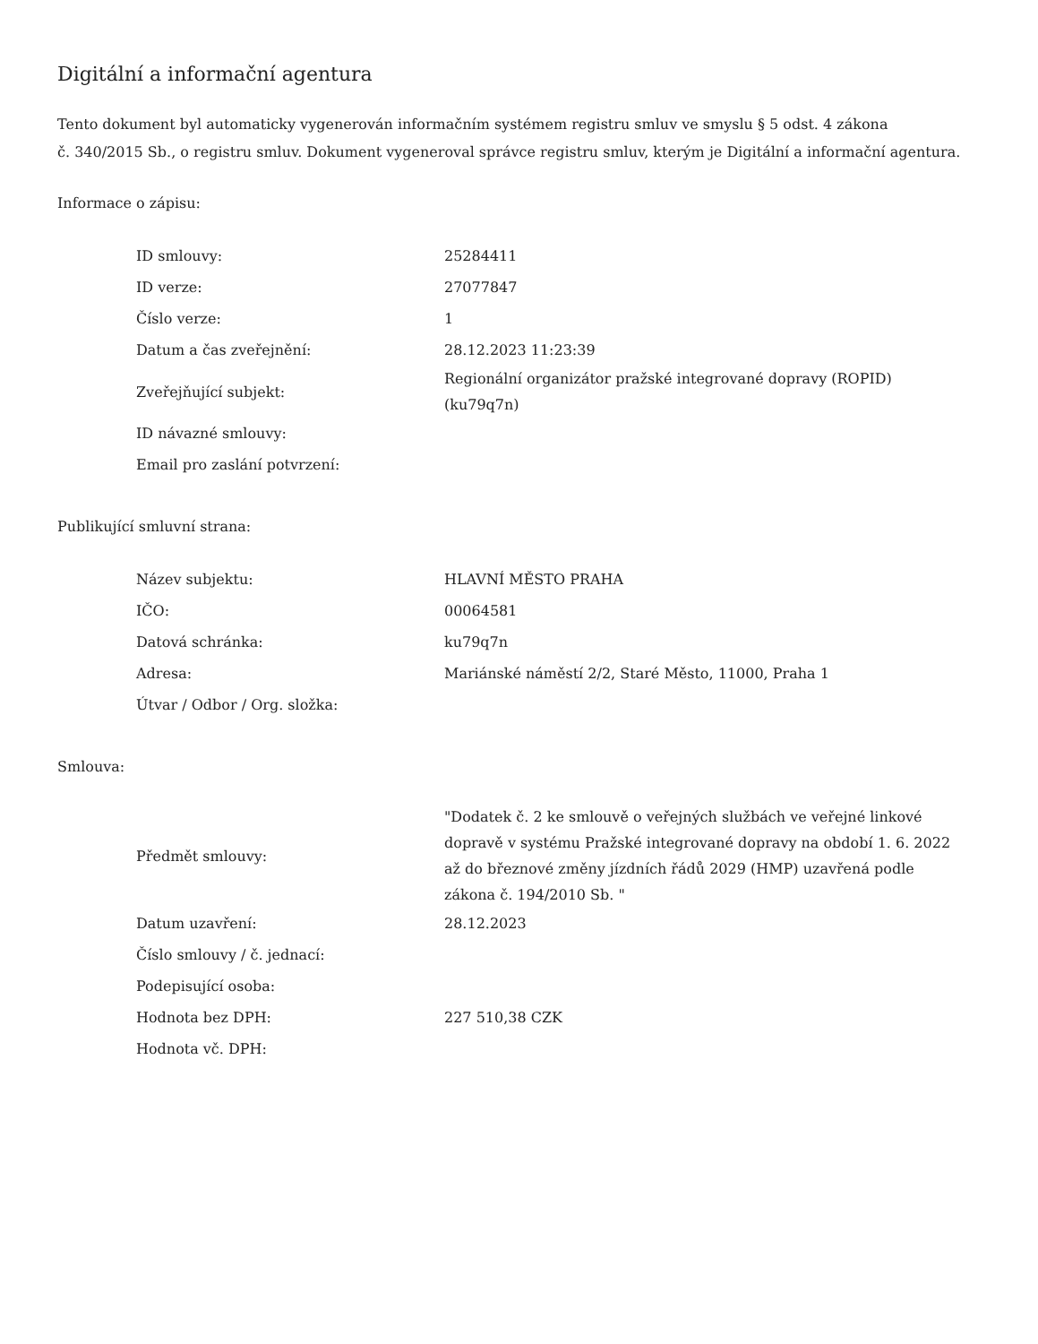Digitální a informační agentura
Tento dokument byl automaticky vygenerován informačním systémem registru smluv ve smyslu § 5 odst. 4 zákona
č. 340/2015 Sb., o registru smluv. Dokument vygeneroval správce registru smluv, kterým je Digitální a informační agentura.
Informace o zápisu:
| ID smlouvy: | 25284411 |
| ID verze: | 27077847 |
| Číslo verze: | 1 |
| Datum a čas zveřejnění: | 28.12.2023 11:23:39 |
| Zveřejňující subjekt: | Regionální organizátor pražské integrované dopravy (ROPID) (ku79q7n) |
| ID návazné smlouvy: | |
| Email pro zaslání potvrzení: | |
Publikující smluvní strana:
| Název subjektu: | HLAVNÍ MĚSTO PRAHA |
| IČO: | 00064581 |
| Datová schránka: | ku79q7n |
| Adresa: | Mariánské náměstí 2/2, Staré Město, 11000, Praha 1 |
| Útvar / Odbor / Org. složka: | |
Smlouva:
| Předmět smlouvy: | "Dodatek č. 2 ke smlouvě o veřejných službách ve veřejné linkové dopravě v systému Pražské integrované dopravy na období 1. 6. 2022 až do březnové změny jízdních řádů 2029 (HMP) uzavřená podle zákona č. 194/2010 Sb. " |
| Datum uzavření: | 28.12.2023 |
| Číslo smlouvy / č. jednací: | |
| Podepisující osoba: | |
| Hodnota bez DPH: | 227 510,38 CZK |
| Hodnota vč. DPH: | |